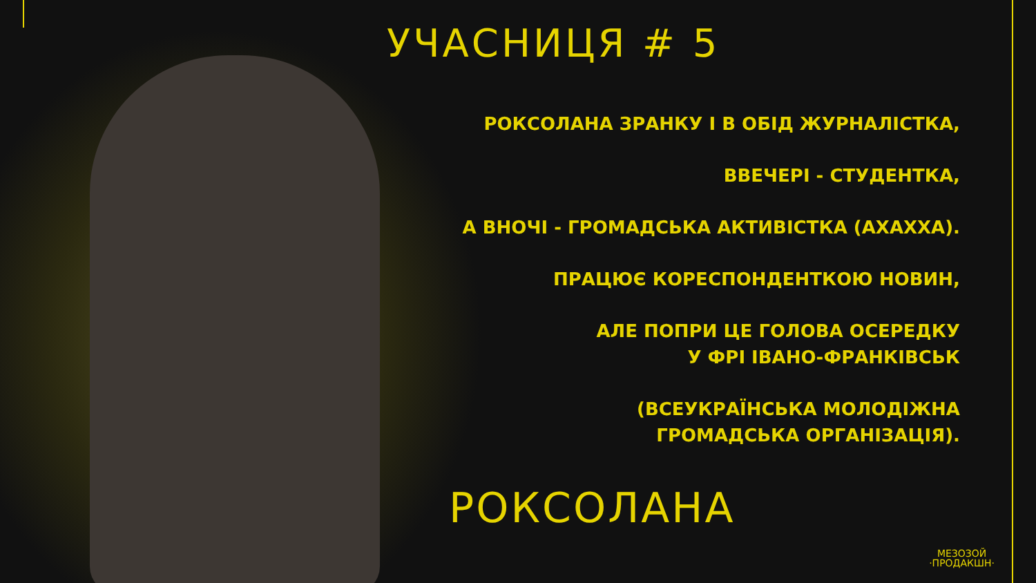УЧАСНИЦЯ # 5
РОКСОЛАНА ЗРАНКУ І В ОБІД ЖУРНАЛІСТКА,
ВВЕЧЕРІ - СТУДЕНТКА,
А ВНОЧІ - ГРОМАДСЬКА АКТИВІСТКА (АХАХХА).
ПРАЦЮЄ КОРЕСПОНДЕНТКОЮ НОВИН,
АЛЕ ПОПРИ ЦЕ ГОЛОВА ОСЕРЕДКУ
У ФРІ ІВАНО-ФРАНКІВСЬК
(ВСЕУКРАЇНСЬКА МОЛОДІЖНА
ГРОМАДСЬКА ОРГАНІЗАЦІЯ).
РОКСОЛАНА
МЕЗОЗОЙ
·ПРОДАКШН·